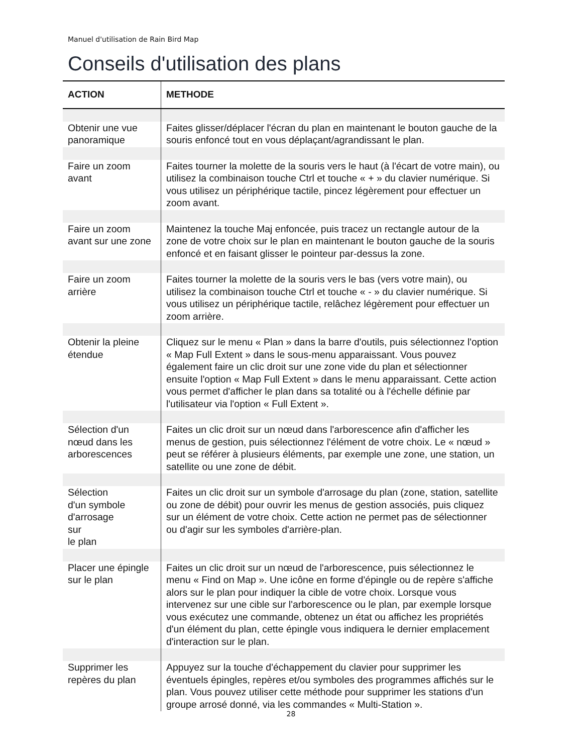Manuel d'utilisation de Rain Bird Map
Conseils d'utilisation des plans
| ACTION | METHODE |
| --- | --- |
| Obtenir une vue panoramique | Faites glisser/déplacer l'écran du plan en maintenant le bouton gauche de la souris enfoncé tout en vous déplaçant/agrandissant le plan. |
| Faire un zoom avant | Faites tourner la molette de la souris vers le haut (à l'écart de votre main), ou utilisez la combinaison touche Ctrl et touche « + » du clavier numérique. Si vous utilisez un périphérique tactile, pincez légèrement pour effectuer un zoom avant. |
| Faire un zoom avant sur une zone | Maintenez la touche Maj enfoncée, puis tracez un rectangle autour de la zone de votre choix sur le plan en maintenant le bouton gauche de la souris enfoncé et en faisant glisser le pointeur par-dessus la zone. |
| Faire un zoom arrière | Faites tourner la molette de la souris vers le bas (vers votre main), ou utilisez la combinaison touche Ctrl et touche « - » du clavier numérique. Si vous utilisez un périphérique tactile, relâchez légèrement pour effectuer un zoom arrière. |
| Obtenir la pleine étendue | Cliquez sur le menu « Plan » dans la barre d'outils, puis sélectionnez l'option « Map Full Extent » dans le sous-menu apparaissant. Vous pouvez également faire un clic droit sur une zone vide du plan et sélectionner ensuite l'option « Map Full Extent » dans le menu apparaissant. Cette action vous permet d'afficher le plan dans sa totalité ou à l'échelle définie par l'utilisateur via l'option « Full Extent ». |
| Sélection d'un nœud dans les arborescences | Faites un clic droit sur un nœud dans l'arborescence afin d'afficher les menus de gestion, puis sélectionnez l'élément de votre choix. Le « nœud » peut se référer à plusieurs éléments, par exemple une zone, une station, un satellite ou une zone de débit. |
| Sélection d'un symbole d'arrosage sur le plan | Faites un clic droit sur un symbole d'arrosage du plan (zone, station, satellite ou zone de débit) pour ouvrir les menus de gestion associés, puis cliquez sur un élément de votre choix. Cette action ne permet pas de sélectionner ou d'agir sur les symboles d'arrière-plan. |
| Placer une épingle sur le plan | Faites un clic droit sur un nœud de l'arborescence, puis sélectionnez le menu « Find on Map ». Une icône en forme d'épingle ou de repère s'affiche alors sur le plan pour indiquer la cible de votre choix. Lorsque vous intervenez sur une cible sur l'arborescence ou le plan, par exemple lorsque vous exécutez une commande, obtenez un état ou affichez les propriétés d'un élément du plan, cette épingle vous indiquera le dernier emplacement d'interaction sur le plan. |
| Supprimer les repères du plan | Appuyez sur la touche d'échappement du clavier pour supprimer les éventuels épingles, repères et/ou symboles des programmes affichés sur le plan. Vous pouvez utiliser cette méthode pour supprimer les stations d'un groupe arrosé donné, via les commandes « Multi-Station ». |
28